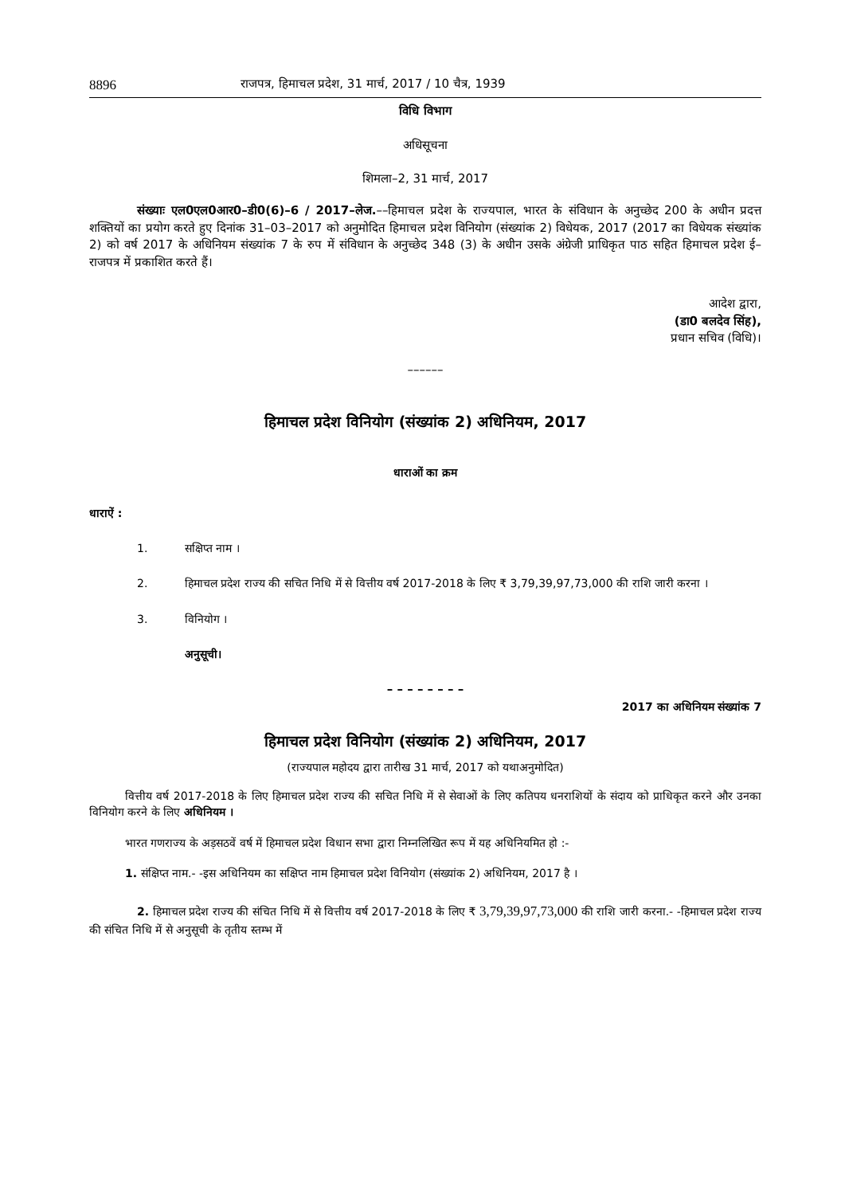8896 राजपत्र, हिमाचल प्रदेश, 31 मार्च, 2017 / 10 चैत्र, 1939
विधि विभाग
अधिसूचना
शिमला–2, 31 मार्च, 2017
संख्याः एल0एल0आर0–डी0(6)–6 / 2017–लेज.––हिमाचल प्रदेश के राज्यपाल, भारत के संविधान के अनुच्छेद 200 के अधीन प्रदत्त शक्तियों का प्रयोग करते हुए दिनांक 31–03–2017 को अनुमोदित हिमाचल प्रदेश विनियोग (संख्यांक 2) विधेयक, 2017 (2017 का विधेयक संख्यांक 2) को वर्ष 2017 के अधिनियम संख्यांक 7 के रुप में संविधान के अनुच्छेद 348 (3) के अधीन उसके अंग्रेजी प्राधिकृत पाठ सहित हिमाचल प्रदेश ई–राजपत्र में प्रकाशित करते हैं।
आदेश द्वारा,
(डा0 बलदेव सिंह),
प्रधान सचिव (विधि)।
––––––
हिमाचल प्रदेश विनियोग (संख्यांक 2) अधिनियम, 2017
धाराओं का क्रम
धाराऐं :
1. सक्षिप्त नाम ।
2. हिमाचल प्रदेश राज्य की सचित निधि में से वित्तीय वर्ष 2017-2018 के लिए ₹ 3,79,39,97,73,000 की राशि जारी करना ।
3. विनियोग ।
अनुसूची।
– – – – – – – –
2017 का अधिनियम संख्यांक 7
हिमाचल प्रदेश विनियोग (संख्यांक 2) अधिनियम, 2017
(राज्यपाल महोदय द्वारा तारीख 31 मार्च, 2017 को यथाअनुमोदित)
वित्तीय वर्ष 2017-2018 के लिए हिमाचल प्रदेश राज्य की सचित निधि में से सेवाओं के लिए कतिपय धनराशियों के संदाय को प्राधिकृत करने और उनका विनियोग करने के लिए अधिनियम ।
भारत गणराज्य के अड़सठवें वर्ष में हिमाचल प्रदेश विधान सभा द्वारा निम्नलिखित रूप में यह अधिनियमित हो :-
1. संक्षिप्त नाम.- -इस अधिनियम का सक्षिप्त नाम हिमाचल प्रदेश विनियोग (संख्यांक 2) अधिनियम, 2017 है ।
2. हिमाचल प्रदेश राज्य की संचित निधि में से वित्तीय वर्ष 2017-2018 के लिए ₹ 3,79,39,97,73,000 की राशि जारी करना.- -हिमाचल प्रदेश राज्य की संचित निधि में से अनुसूची के तृतीय स्तम्भ में